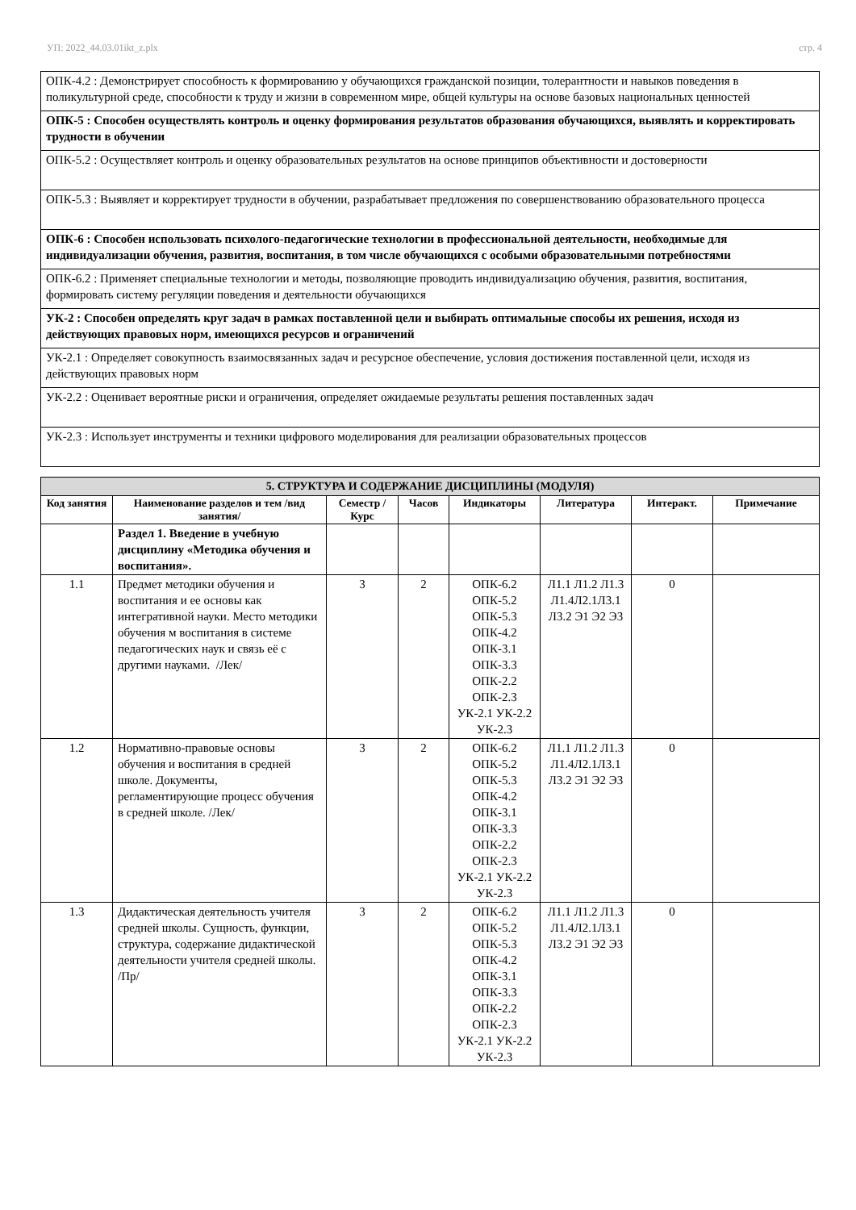УП: 2022_44.03.01ikt_z.plx стр. 4
| ОПК-4.2 : Демонстрирует способность к формированию у обучающихся гражданской позиции, толерантности и навыков поведения в поликультурной среде, способности к труду и жизни в современном мире, общей культуры на основе базовых национальных ценностей |
| ОПК-5 : Способен осуществлять контроль и оценку формирования результатов образования обучающихся, выявлять и корректировать трудности в обучении |
| ОПК-5.2 : Осуществляет контроль и оценку образовательных результатов на основе принципов объективности и достоверности |
| ОПК-5.3 : Выявляет и корректирует трудности в обучении, разрабатывает предложения по совершенствованию образовательного процесса |
| ОПК-6 : Способен использовать психолого-педагогические технологии в профессиональной деятельности, необходимые для индивидуализации обучения, развития, воспитания, в том числе обучающихся с особыми образовательными потребностями |
| ОПК-6.2 : Применяет специальные технологии и методы, позволяющие проводить индивидуализацию обучения, развития, воспитания, формировать систему регуляции поведения и деятельности обучающихся |
| УК-2 : Способен определять круг задач в рамках поставленной цели и выбирать оптимальные способы их решения, исходя из действующих правовых норм, имеющихся ресурсов и ограничений |
| УК-2.1 : Определяет совокупность взаимосвязанных задач и ресурсное обеспечение, условия достижения поставленной цели, исходя из действующих правовых норм |
| УК-2.2 : Оценивает вероятные риски и ограничения, определяет ожидаемые результаты решения поставленных задач |
| УК-2.3 : Использует инструменты и техники цифрового моделирования для реализации образовательных процессов |
| 5. СТРУКТУРА И СОДЕРЖАНИЕ ДИСЦИПЛИНЫ (МОДУЛЯ) | | | | | | | |
| Код занятия | Наименование разделов и тем /вид занятия/ | Семестр / Курс | Часов | Индикаторы | Литература | Интеракт. | Примечание |
| | Раздел 1. Введение в учебную дисциплину «Методика обучения и воспитания». | | | | | | |
| 1.1 | Предмет методики обучения и воспитания и ее основы как интегративной науки. Место методики обучения м воспитания в системе педагогических наук и связь её с другими науками. /Лек/ | 3 | 2 | ОПК-6.2 ОПК-5.2 ОПК-5.3 ОПК-4.2 ОПК-3.1 ОПК-3.3 ОПК-2.2 ОПК-2.3 УК-2.1 УК-2.2 УК-2.3 | Л1.1 Л1.2 Л1.3 Л1.4Л2.1Л3.1 Л3.2 Э1 Э2 Э3 | 0 | |
| 1.2 | Нормативно-правовые основы обучения и воспитания в средней школе. Документы, регламентирующие процесс обучения в средней школе. /Лек/ | 3 | 2 | ОПК-6.2 ОПК-5.2 ОПК-5.3 ОПК-4.2 ОПК-3.1 ОПК-3.3 ОПК-2.2 ОПК-2.3 УК-2.1 УК-2.2 УК-2.3 | Л1.1 Л1.2 Л1.3 Л1.4Л2.1Л3.1 Л3.2 Э1 Э2 Э3 | 0 | |
| 1.3 | Дидактическая деятельность учителя средней школы. Сущность, функции, структура, содержание дидактической деятельности учителя средней школы. /Пр/ | 3 | 2 | ОПК-6.2 ОПК-5.2 ОПК-5.3 ОПК-4.2 ОПК-3.1 ОПК-3.3 ОПК-2.2 ОПК-2.3 УК-2.1 УК-2.2 УК-2.3 | Л1.1 Л1.2 Л1.3 Л1.4Л2.1Л3.1 Л3.2 Э1 Э2 Э3 | 0 | |